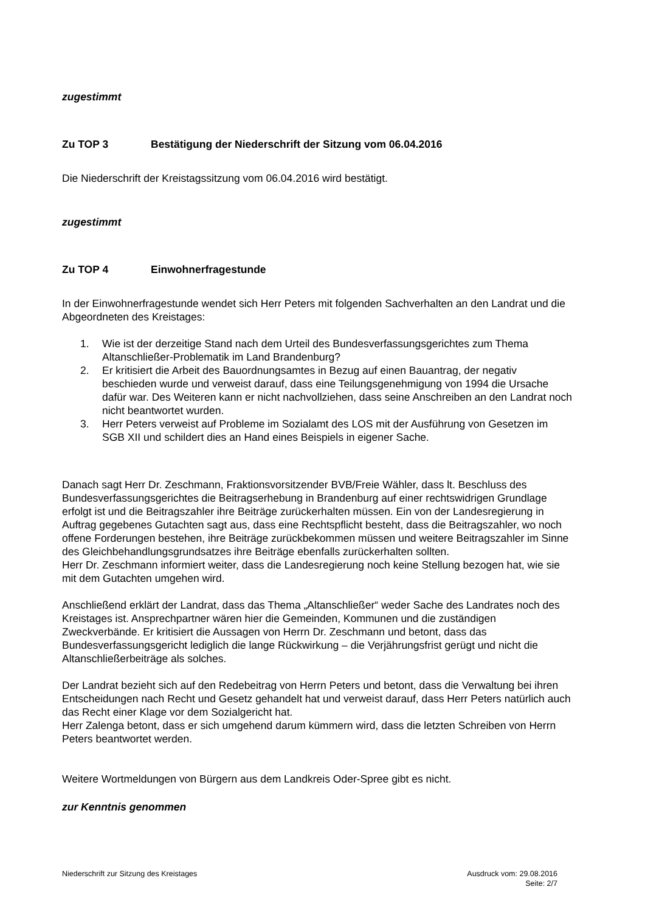zugestimmt
Zu TOP 3 Bestätigung der Niederschrift der Sitzung vom 06.04.2016
Die Niederschrift der Kreistagssitzung vom 06.04.2016 wird bestätigt.
zugestimmt
Zu TOP 4 Einwohnerfragestunde
In der Einwohnerfragestunde wendet sich Herr Peters mit folgenden Sachverhalten an den Landrat und die Abgeordneten des Kreistages:
1. Wie ist der derzeitige Stand nach dem Urteil des Bundesverfassungsgerichtes zum Thema Altanschließer-Problematik im Land Brandenburg?
2. Er kritisiert die Arbeit des Bauordnungsamtes in Bezug auf einen Bauantrag, der negativ beschieden wurde und verweist darauf, dass eine Teilungsgenehmigung von 1994 die Ursache dafür war. Des Weiteren kann er nicht nachvollziehen, dass seine Anschreiben an den Landrat noch nicht beantwortet wurden.
3. Herr Peters verweist auf Probleme im Sozialamt des LOS mit der Ausführung von Gesetzen im SGB XII und schildert dies an Hand eines Beispiels in eigener Sache.
Danach sagt Herr Dr. Zeschmann, Fraktionsvorsitzender BVB/Freie Wähler, dass lt. Beschluss des Bundesverfassungsgerichtes die Beitragserhebung in Brandenburg auf einer rechtswidrigen Grundlage erfolgt ist und die Beitragszahler ihre Beiträge zurückerhalten müssen. Ein von der Landesregierung in Auftrag gegebenes Gutachten sagt aus, dass eine Rechtspflicht besteht, dass die Beitragszahler, wo noch offene Forderungen bestehen, ihre Beiträge zurückbekommen müssen und weitere Beitragszahler im Sinne des Gleichbehandlungsgrundsatzes ihre Beiträge ebenfalls zurückerhalten sollten.
Herr Dr. Zeschmann informiert weiter, dass die Landesregierung noch keine Stellung bezogen hat, wie sie mit dem Gutachten umgehen wird.
Anschließend erklärt der Landrat, dass das Thema „Altanschließer“ weder Sache des Landrates noch des Kreistages ist. Ansprechpartner wären hier die Gemeinden, Kommunen und die zuständigen Zweckverbände. Er kritisiert die Aussagen von Herrn Dr. Zeschmann und betont, dass das Bundesverfassungsgericht lediglich die lange Rückwirkung – die Verjährungsfrist gerügt und nicht die Altanschließerbeiträge als solches.
Der Landrat bezieht sich auf den Redebeitrag von Herrn Peters und betont, dass die Verwaltung bei ihren Entscheidungen nach Recht und Gesetz gehandelt hat und verweist darauf, dass Herr Peters natürlich auch das Recht einer Klage vor dem Sozialgericht hat.
Herr Zalenga betont, dass er sich umgehend darum kümmern wird, dass die letzten Schreiben von Herrn Peters beantwortet werden.
Weitere Wortmeldungen von Bürgern aus dem Landkreis Oder-Spree gibt es nicht.
zur Kenntnis genommen
Niederschrift zur Sitzung des Kreistages
Ausdruck vom: 29.08.2016
Seite: 2/7